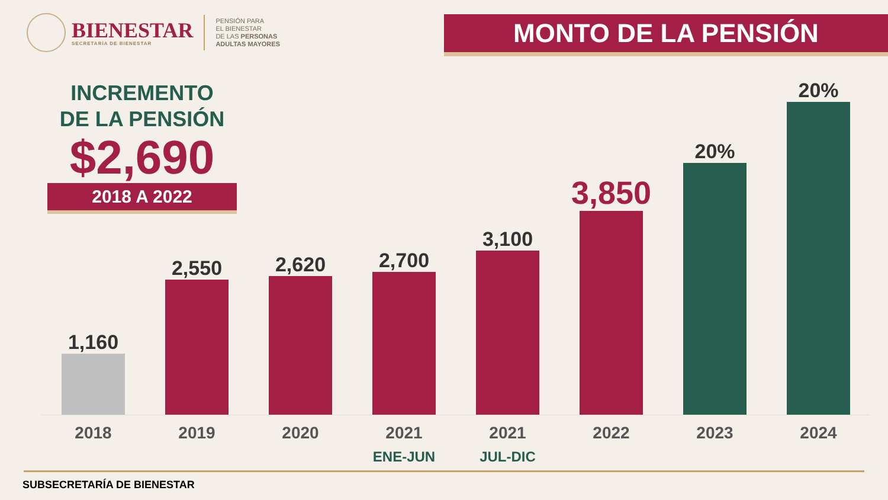BIENESTAR
SECRETARÍA DE BIENESTAR
PENSIÓN PARA
EL BIENESTAR
DE LAS PERSONAS
ADULTAS MAYORES
MONTO DE LA PENSIÓN
1,160
2,550
2,620
2,700
3,100
3,850
20%
20%
INCREMENTO
DE LA PENSIÓN
$2,690
2018 A 2022
2018 2019 2020 2021
ENE-JUN
2021
JUL-DIC
2022 2023 2024
SUBSECRETARÍA DE BIENESTAR